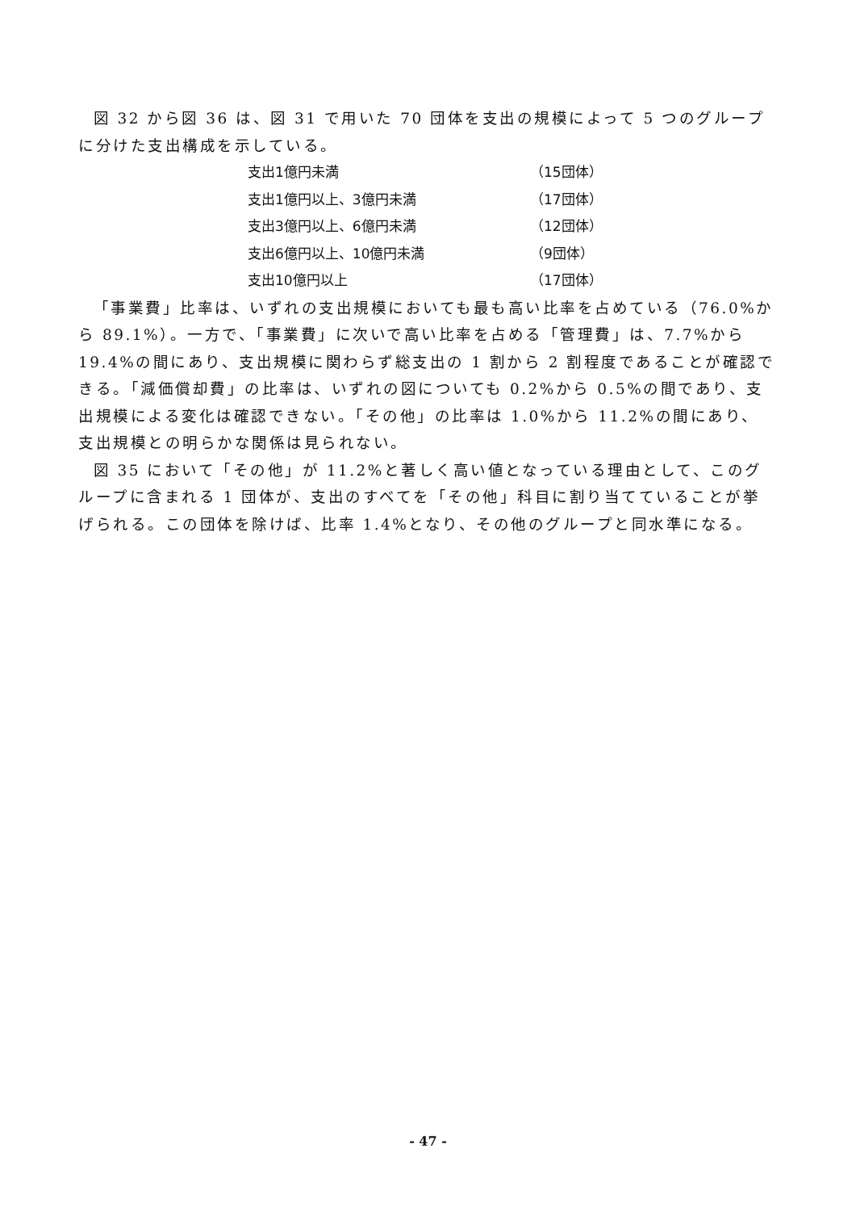図 32 から図 36 は、図 31 で用いた 70 団体を支出の規模によって 5 つのグループに分けた支出構成を示している。
| 支出1億円未満 | （15団体） |
| 支出1億円以上、3億円未満 | （17団体） |
| 支出3億円以上、6億円未満 | （12団体） |
| 支出6億円以上、10億円未満 | （9団体） |
| 支出10億円以上 | （17団体） |
「事業費」比率は、いずれの支出規模においても最も高い比率を占めている（76.0%から 89.1%）。一方で、「事業費」に次いで高い比率を占める「管理費」は、7.7%から 19.4%の間にあり、支出規模に関わらず総支出の 1 割から 2 割程度であることが確認できる。「減価償却費」の比率は、いずれの図についても 0.2%から 0.5%の間であり、支出規模による変化は確認できない。「その他」の比率は 1.0%から 11.2%の間にあり、支出規模との明らかな関係は見られない。
図 35 において「その他」が 11.2%と著しく高い値となっている理由として、このグループに含まれる 1 団体が、支出のすべてを「その他」科目に割り当てていることが挙げられる。この団体を除けば、比率 1.4%となり、その他のグループと同水準になる。
- 47 -